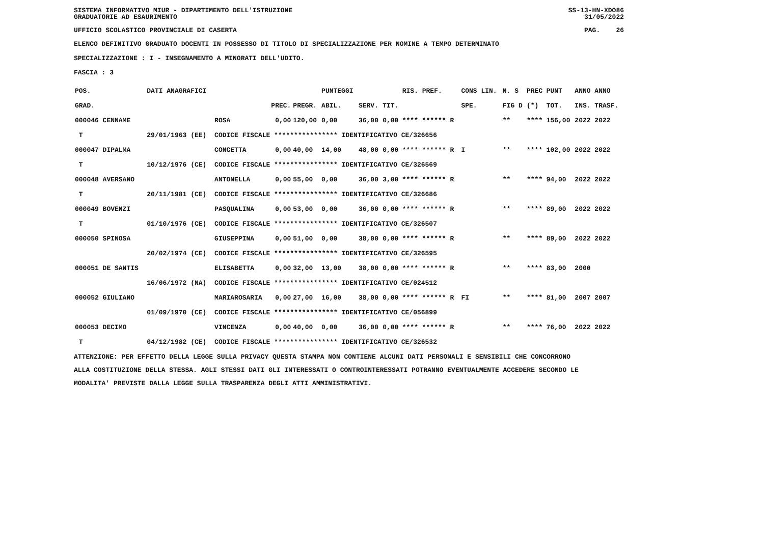SISTEMA INFORMATIVO MIUR - DIPARTIMENTO DELL'ISTRUZIONE
GRADUATORIE AD ESAURIMENTO SS-13-HN-XDO86
31/05/2022
UFFICIO SCOLASTICO PROVINCIALE DI CASERTA PAG. 26
ELENCO DEFINITIVO GRADUATO DOCENTI IN POSSESSO DI TITOLO DI SPECIALIZZAZIONE PER NOMINE A TEMPO DETERMINATO
SPECIALIZZAZIONE : I - INSEGNAMENTO A MINORATI DELL'UDITO.
FASCIA : 3
| POS. | DATI ANAGRAFICI | | | | PUNTEGGI | | | RIS. PREF. | CONS LIN. | N. S | PREC | PUNT | ANNO ANNO |
| --- | --- | --- | --- | --- | --- | --- | --- | --- | --- | --- | --- | --- | --- |
| GRAD. | | | PREC. | PREGR. | ABIL. | SERV. | TIT. | | SPE. | FIG D | (*) | TOT. | INS. TRASF. |
| 000046 CENNAME | | ROSA | 0,00 | 120,00 | 0,00 | 36,00 | 0,00 | **** ****** R | | ** | **** | 156,00 | 2022 2022 |
| T | 29/01/1963 (EE) | CODICE FISCALE **************** IDENTIFICATIVO CE/326656 | | | | | | | | | | | |
| 000047 DIPALMA | | CONCETTA | 0,00 | 40,00 | 14,00 | 48,00 | 0,00 | **** ****** R | I | ** | **** | 102,00 | 2022 2022 |
| T | 10/12/1976 (CE) | CODICE FISCALE **************** IDENTIFICATIVO CE/326569 | | | | | | | | | | | |
| 000048 AVERSANO | | ANTONELLA | 0,00 | 55,00 | 0,00 | 36,00 | 3,00 | **** ****** R | | ** | **** | 94,00 | 2022 2022 |
| T | 20/11/1981 (CE) | CODICE FISCALE **************** IDENTIFICATIVO CE/326686 | | | | | | | | | | | |
| 000049 BOVENZI | | PASQUALINA | 0,00 | 53,00 | 0,00 | 36,00 | 0,00 | **** ****** R | | ** | **** | 89,00 | 2022 2022 |
| T | 01/10/1976 (CE) | CODICE FISCALE **************** IDENTIFICATIVO CE/326507 | | | | | | | | | | | |
| 000050 SPINOSA | | GIUSEPPINA | 0,00 | 51,00 | 0,00 | 38,00 | 0,00 | **** ****** R | | ** | **** | 89,00 | 2022 2022 |
| | 20/02/1974 (CE) | CODICE FISCALE **************** IDENTIFICATIVO CE/326595 | | | | | | | | | | | |
| 000051 DE SANTIS | | ELISABETTA | 0,00 | 32,00 | 13,00 | 38,00 | 0,00 | **** ****** R | | ** | **** | 83,00 | 2000 |
| | 16/06/1972 (NA) | CODICE FISCALE **************** IDENTIFICATIVO CE/024512 | | | | | | | | | | | |
| 000052 GIULIANO | | MARIAROSARIA | 0,00 | 27,00 | 16,00 | 38,00 | 0,00 | **** ****** R | FI | ** | **** | 81,00 | 2007 2007 |
| | 01/09/1970 (CE) | CODICE FISCALE **************** IDENTIFICATIVO CE/056899 | | | | | | | | | | | |
| 000053 DECIMO | | VINCENZA | 0,00 | 40,00 | 0,00 | 36,00 | 0,00 | **** ****** R | | ** | **** | 76,00 | 2022 2022 |
| T | 04/12/1982 (CE) | CODICE FISCALE **************** IDENTIFICATIVO CE/326532 | | | | | | | | | | | |
ATTENZIONE: PER EFFETTO DELLA LEGGE SULLA PRIVACY QUESTA STAMPA NON CONTIENE ALCUNI DATI PERSONALI E SENSIBILI CHE CONCORRONO
ALLA COSTITUZIONE DELLA STESSA. AGLI STESSI DATI GLI INTERESSATI O CONTROINTERESSATI POTRANNO EVENTUALMENTE ACCEDERE SECONDO LE
MODALITA' PREVISTE DALLA LEGGE SULLA TRASPARENZA DEGLI ATTI AMMINISTRATIVI.